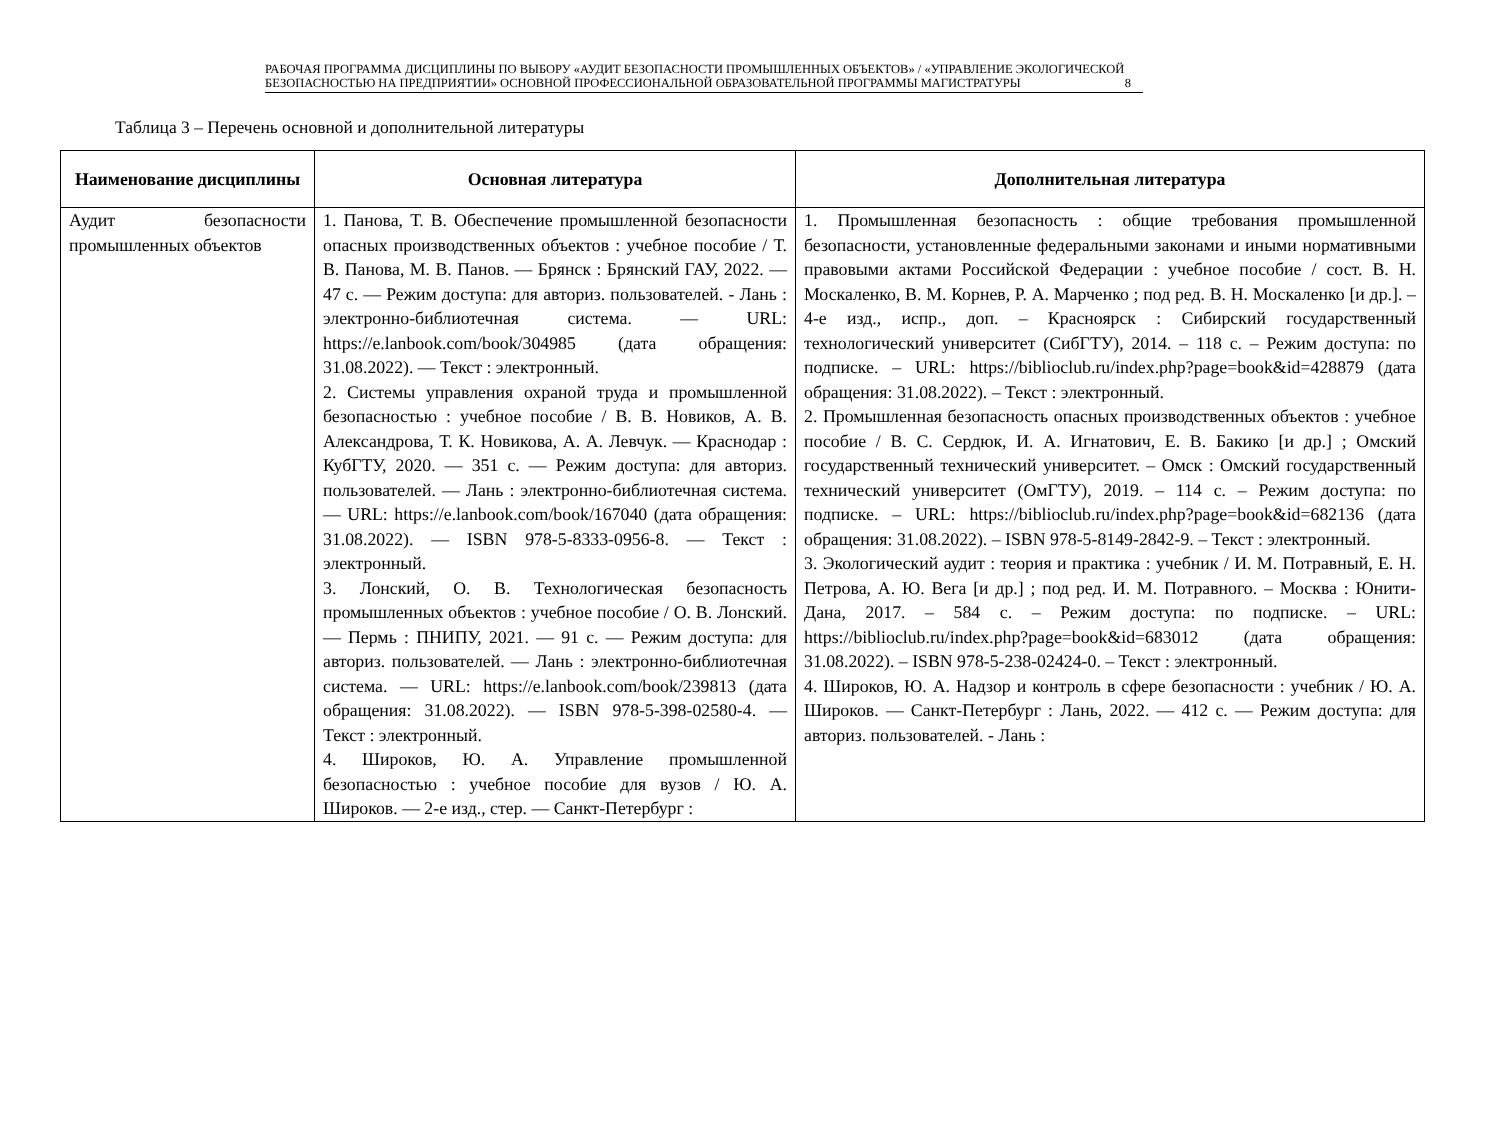РАБОЧАЯ ПРОГРАММА ДИСЦИПЛИНЫ ПО ВЫБОРУ «АУДИТ БЕЗОПАСНОСТИ ПРОМЫШЛЕННЫХ ОБЪЕКТОВ» / «УПРАВЛЕНИЕ ЭКОЛОГИЧЕСКОЙ БЕЗОПАСНОСТЬЮ НА ПРЕДПРИЯТИИ» ОСНОВНОЙ ПРОФЕССИОНАЛЬНОЙ ОБРАЗОВАТЕЛЬНОЙ ПРОГРАММЫ МАГИСТРАТУРЫ 8
Таблица 3 – Перечень основной и дополнительной литературы
| Наименование дисциплины | Основная литература | Дополнительная литература |
| --- | --- | --- |
| Аудит безопасности промышленных объектов | 1. Панова, Т. В. Обеспечение промышленной безопасности опасных производственных объектов : учебное пособие / Т. В. Панова, М. В. Панов. — Брянск : Брянский ГАУ, 2022. — 47 с. — Режим доступа: для авториз. пользователей. - Лань : электронно-библиотечная система. — URL: https://e.lanbook.com/book/304985 (дата обращения: 31.08.2022). — Текст : электронный. 2. Системы управления охраной труда и промышленной безопасностью : учебное пособие / В. В. Новиков, А. В. Александрова, Т. К. Новикова, А. А. Левчук. — Краснодар : КубГТУ, 2020. — 351 с. — Режим доступа: для авториз. пользователей. — Лань : электронно-библиотечная система. — URL: https://e.lanbook.com/book/167040 (дата обращения: 31.08.2022). — ISBN 978-5-8333-0956-8. — Текст : электронный. 3. Лонский, О. В. Технологическая безопасность промышленных объектов : учебное пособие / О. В. Лонский. — Пермь : ПНИПУ, 2021. — 91 с. — Режим доступа: для авториз. пользователей. — Лань : электронно-библиотечная система. — URL: https://e.lanbook.com/book/239813 (дата обращения: 31.08.2022). — ISBN 978-5-398-02580-4. — Текст : электронный. 4. Широков, Ю. А. Управление промышленной безопасностью : учебное пособие для вузов / Ю. А. Широков. — 2-е изд., стер. — Санкт-Петербург : | 1. Промышленная безопасность : общие требования промышленной безопасности, установленные федеральными законами и иными нормативными правовыми актами Российской Федерации : учебное пособие / сост. В. Н. Москаленко, В. М. Корнев, Р. А. Марченко ; под ред. В. Н. Москаленко [и др.]. – 4-е изд., испр., доп. – Красноярск : Сибирский государственный технологический университет (СибГТУ), 2014. – 118 с. – Режим доступа: по подписке. – URL: https://biblioclub.ru/index.php?page=book&id=428879 (дата обращения: 31.08.2022). – Текст : электронный. 2. Промышленная безопасность опасных производственных объектов : учебное пособие / В. С. Сердюк, И. А. Игнатович, Е. В. Бакико [и др.] ; Омский государственный технический университет. – Омск : Омский государственный технический университет (ОмГТУ), 2019. – 114 с. – Режим доступа: по подписке. – URL: https://biblioclub.ru/index.php?page=book&id=682136 (дата обращения: 31.08.2022). – ISBN 978-5-8149-2842-9. – Текст : электронный. 3. Экологический аудит : теория и практика : учебник / И. М. Потравный, Е. Н. Петрова, А. Ю. Вега [и др.] ; под ред. И. М. Потравного. – Москва : Юнити-Дана, 2017. – 584 с. – Режим доступа: по подписке. – URL: https://biblioclub.ru/index.php?page=book&id=683012 (дата обращения: 31.08.2022). – ISBN 978-5-238-02424-0. – Текст : электронный. 4. Широков, Ю. А. Надзор и контроль в сфере безопасности : учебник / Ю. А. Широков. — Санкт-Петербург : Лань, 2022. — 412 с. — Режим доступа: для авториз. пользователей. - Лань : |